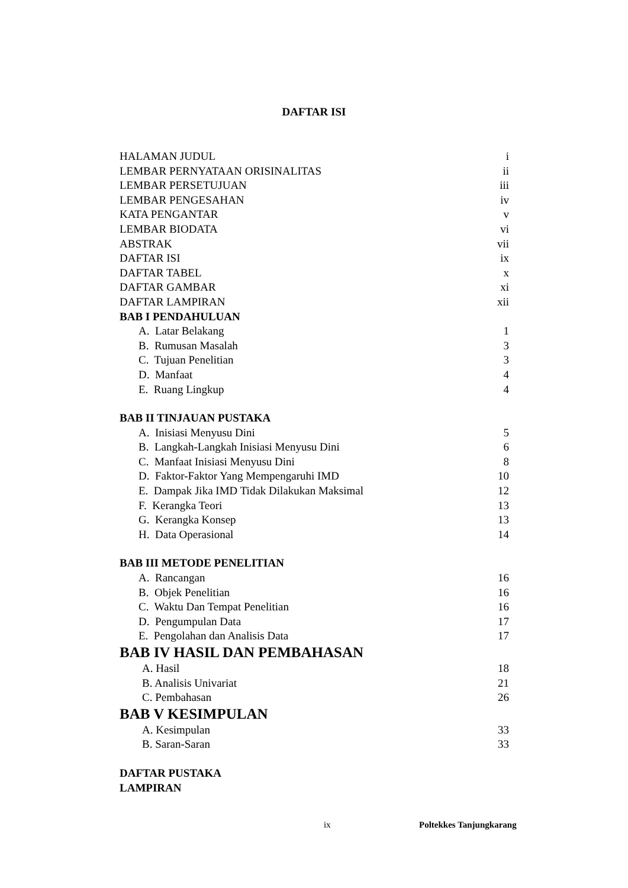DAFTAR ISI
HALAMAN JUDUL i
LEMBAR PERNYATAAN ORISINALITAS ii
LEMBAR PERSETUJUAN iii
LEMBAR PENGESAHAN iv
KATA PENGANTAR v
LEMBAR BIODATA vi
ABSTRAK vii
DAFTAR ISI ix
DAFTAR TABEL x
DAFTAR GAMBAR xi
DAFTAR LAMPIRAN xii
BAB I PENDAHULUAN
A. Latar Belakang 1
B. Rumusan Masalah 3
C. Tujuan Penelitian 3
D. Manfaat 4
E. Ruang Lingkup 4
BAB II TINJAUAN PUSTAKA
A. Inisiasi Menyusu Dini 5
B. Langkah-Langkah Inisiasi Menyusu Dini 6
C. Manfaat Inisiasi Menyusu Dini 8
D. Faktor-Faktor Yang Mempengaruhi IMD 10
E. Dampak Jika IMD Tidak Dilakukan Maksimal 12
F. Kerangka Teori 13
G. Kerangka Konsep 13
H. Data Operasional 14
BAB III METODE PENELITIAN
A. Rancangan 16
B. Objek Penelitian 16
C. Waktu Dan Tempat Penelitian 16
D. Pengumpulan Data 17
E. Pengolahan dan Analisis Data 17
BAB IV HASIL DAN PEMBAHASAN
A. Hasil 18
B. Analisis Univariat 21
C. Pembahasan 26
BAB V KESIMPULAN
A. Kesimpulan 33
B. Saran-Saran 33
DAFTAR PUSTAKA
LAMPIRAN
ix Poltekkes Tanjungkarang